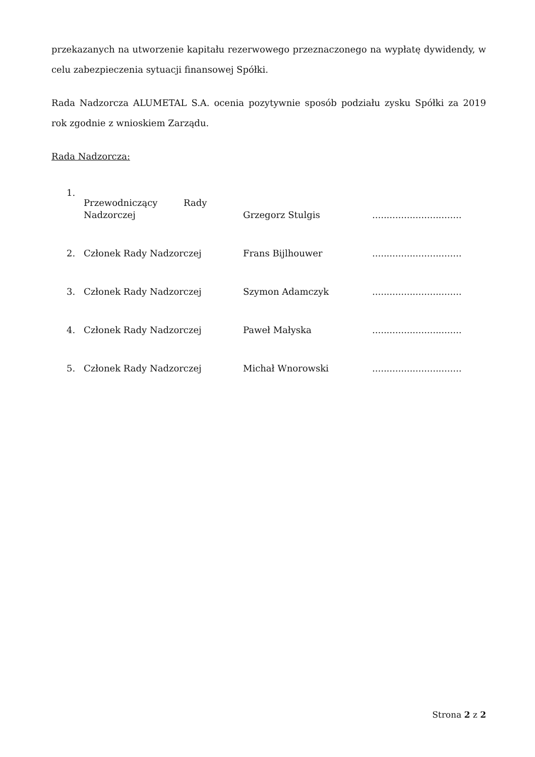przekazanych na utworzenie kapitału rezerwowego przeznaczonego na wypłatę dywidendy, w celu zabezpieczenia sytuacji finansowej Spółki.
Rada Nadzorcza ALUMETAL S.A. ocenia pozytywnie sposób podziału zysku Spółki za 2019 rok zgodnie z wnioskiem Zarządu.
Rada Nadzorcza:
| 1. | Przewodniczący Rady Nadzorczej | Grzegorz Stulgis | ............................... |
| 2. | Członek Rady Nadzorczej | Frans Bijlhouwer | ............................... |
| 3. | Członek Rady Nadzorczej | Szymon Adamczyk | ............................... |
| 4. | Członek Rady Nadzorczej | Paweł Małyska | ............................... |
| 5. | Członek Rady Nadzorczej | Michał Wnorowski | ............................... |
Strona 2 z 2